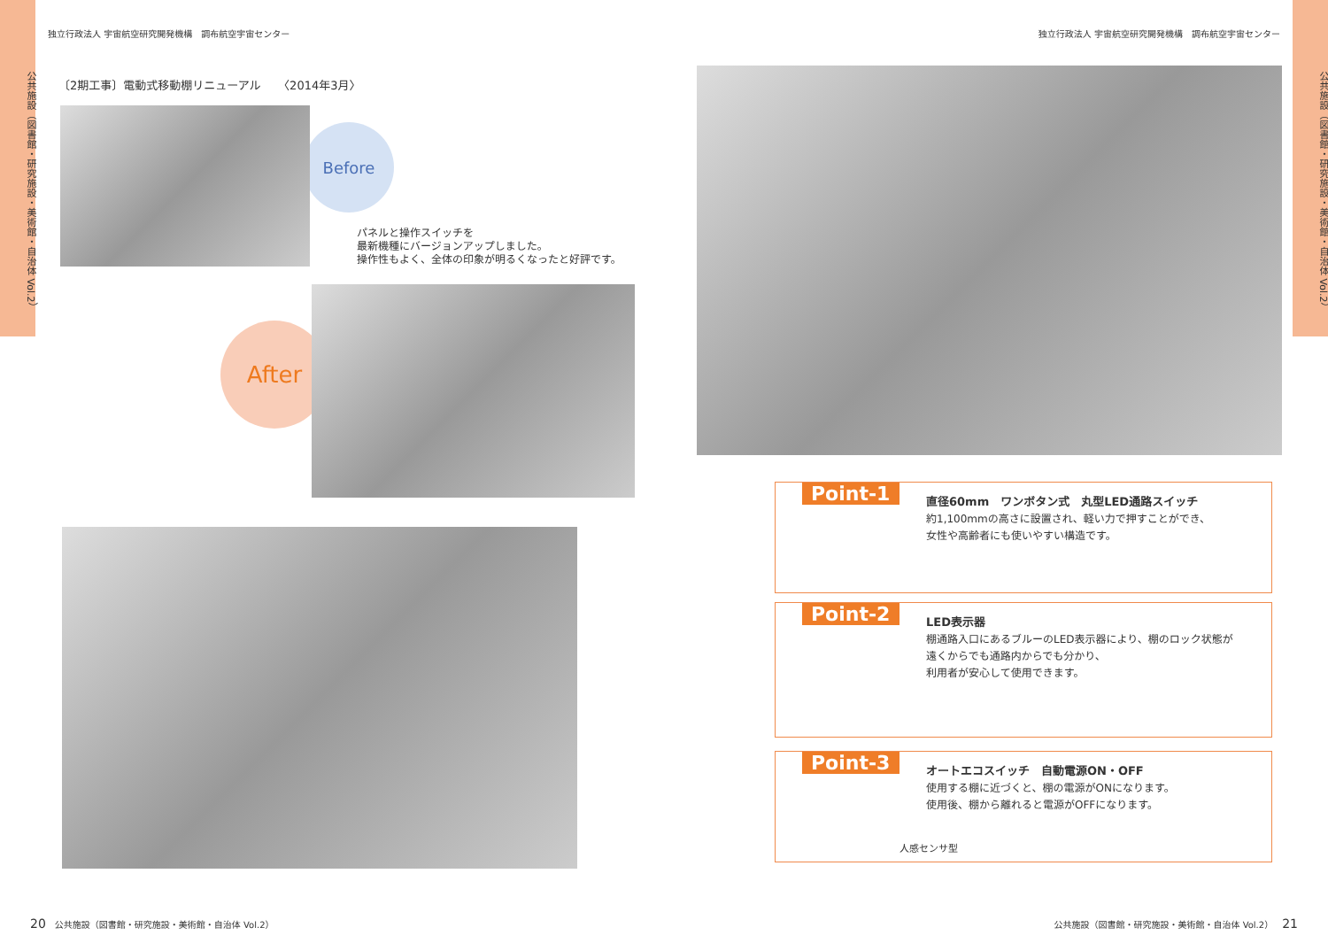公共施設（図書館・研究施設・美術館・自治体 Vol.2）
公共施設（図書館・研究施設・美術館・自治体 Vol.2）
独立行政法人 宇宙航空研究開発機構　調布航空宇宙センター
独立行政法人 宇宙航空研究開発機構　調布航空宇宙センター
〔2期工事〕電動式移動棚リニューアル　　〈2014年3月〉
Before
パネルと操作スイッチを
最新機種にバージョンアップしました。
操作性もよく、全体の印象が明るくなったと好評です。
After
Point-1
直径60mm　ワンボタン式　丸型LED通路スイッチ
約1,100mmの高さに設置され、軽い力で押すことができ、
女性や高齢者にも使いやすい構造です。
Point-2
LED表示器
棚通路入口にあるブルーのLED表示器により、棚のロック状態が
遠くからでも通路内からでも分かり、
利用者が安心して使用できます。
Point-3
オートエコスイッチ　自動電源ON・OFF
使用する棚に近づくと、棚の電源がONになります。
使用後、棚から離れると電源がOFFになります。
人感センサ型
20　公共施設（図書館・研究施設・美術館・自治体 Vol.2）
公共施設（図書館・研究施設・美術館・自治体 Vol.2）　21